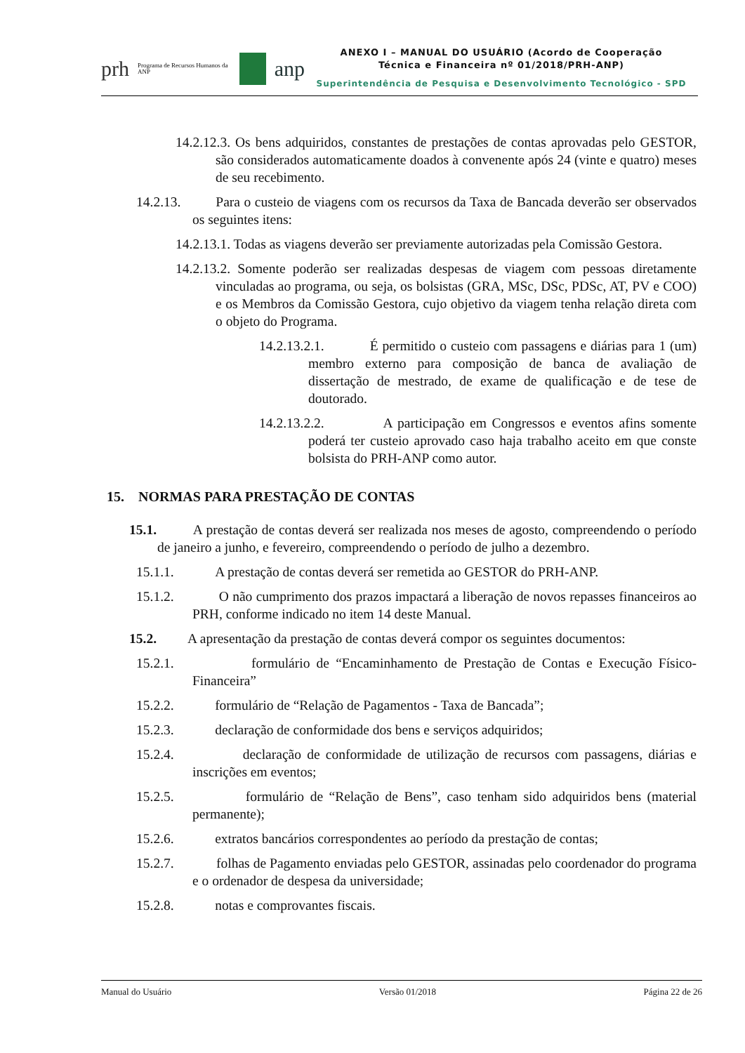prh Programa de Recursos Humanos da ANP anp
ANEXO I – MANUAL DO USUÁRIO (Acordo de Cooperação
Técnica e Financeira nº 01/2018/PRH-ANP)
Superintendência de Pesquisa e Desenvolvimento Tecnológico - SPD
14.2.12.3. Os bens adquiridos, constantes de prestações de contas aprovadas pelo GESTOR, são considerados automaticamente doados à convenente após 24 (vinte e quatro) meses de seu recebimento.
14.2.13. Para o custeio de viagens com os recursos da Taxa de Bancada deverão ser observados os seguintes itens:
14.2.13.1. Todas as viagens deverão ser previamente autorizadas pela Comissão Gestora.
14.2.13.2. Somente poderão ser realizadas despesas de viagem com pessoas diretamente vinculadas ao programa, ou seja, os bolsistas (GRA, MSc, DSc, PDSc, AT, PV e COO) e os Membros da Comissão Gestora, cujo objetivo da viagem tenha relação direta com o objeto do Programa.
14.2.13.2.1. É permitido o custeio com passagens e diárias para 1 (um) membro externo para composição de banca de avaliação de dissertação de mestrado, de exame de qualificação e de tese de doutorado.
14.2.13.2.2. A participação em Congressos e eventos afins somente poderá ter custeio aprovado caso haja trabalho aceito em que conste bolsista do PRH-ANP como autor.
15. NORMAS PARA PRESTAÇÃO DE CONTAS
15.1. A prestação de contas deverá ser realizada nos meses de agosto, compreendendo o período de janeiro a junho, e fevereiro, compreendendo o período de julho a dezembro.
15.1.1. A prestação de contas deverá ser remetida ao GESTOR do PRH-ANP.
15.1.2. O não cumprimento dos prazos impactará a liberação de novos repasses financeiros ao PRH, conforme indicado no item 14 deste Manual.
15.2. A apresentação da prestação de contas deverá compor os seguintes documentos:
15.2.1. formulário de “Encaminhamento de Prestação de Contas e Execução Físico-Financeira”
15.2.2. formulário de “Relação de Pagamentos - Taxa de Bancada”;
15.2.3. declaração de conformidade dos bens e serviços adquiridos;
15.2.4. declaração de conformidade de utilização de recursos com passagens, diárias e inscrições em eventos;
15.2.5. formulário de “Relação de Bens”, caso tenham sido adquiridos bens (material permanente);
15.2.6. extratos bancários correspondentes ao período da prestação de contas;
15.2.7. folhas de Pagamento enviadas pelo GESTOR, assinadas pelo coordenador do programa e o ordenador de despesa da universidade;
15.2.8. notas e comprovantes fiscais.
Manual do Usuário Versão 01/2018 Página 22 de 26